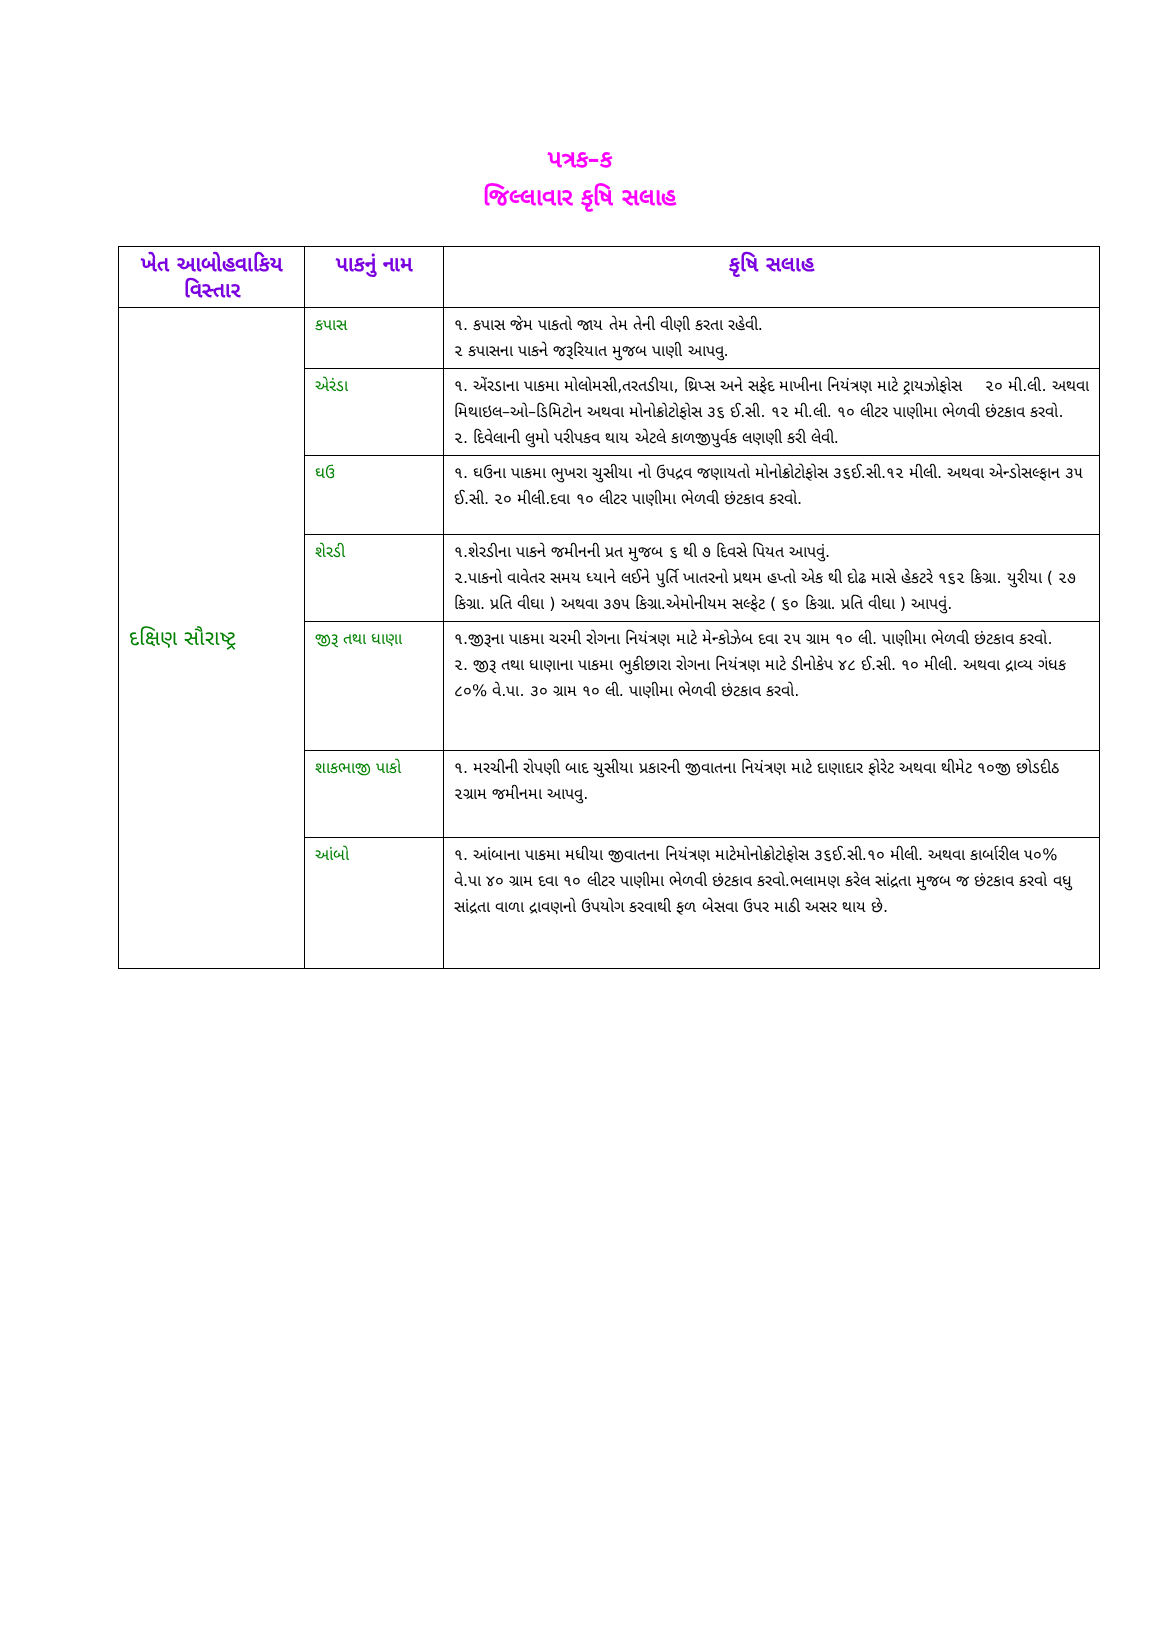પત્રક–ક
જિલ્લાવાર કૃષિ સલાહ
| ખેત આબોહવાકિય વિસ્તાર | પાકનું નામ | કૃષિ સલાહ |
| --- | --- | --- |
| દક્ષિણ સૌરાષ્ટ્ર | કપાસ | ૧. કપાસ જેમ પાકતો જાય તેમ તેની વીણી કરતા રહેવી. ૨ કપાસના પાકને જરૂરિયાત મુજબ પાણી આપવુ. |
| | એરંડા | ૧. એંરડાના પાકમા મોલોમસી,તરતડીયા, થ્રિપ્સ અને સફેદ માખીના નિયંત્રણ માટે ટ્રાયઝોફોસ ૨૦ મી.લી. અથવા મિથાઇલ–ઓ–ડિમિટોન અથવા મોનોક્રોટોફોસ ૩૬ ઈ.સી. ૧૨ મી.લી. ૧૦ લીટર પાણીમા ભેળવી છંટકાવ કરવો. ૨. દિવેલાની લુમો પરીપકવ થાય એટલે કાળજીપુર્વક લણણી કરી લેવી. |
| | ઘઉ | ૧. ઘઉના પાકમા ભુખરા ચુસીયા નો ઉપદ્રવ જણાયતો મોનોક્રોટોફોસ ૩૬ઈ.સી.૧૨ મીલી. અથવા એન્ડોસલ્ફાન ૩૫ ઈ.સી. ૨૦ મીલી.દવા ૧૦ લીટર પાણીમા ભેળવી છંટકાવ કરવો. |
| | શેરડી | ૧.શેરડીના પાકને જમીનની પ્રત મુજબ ૬ થી ૭ દિવસે પિયત આપવું. ૨.પાકનો વાવેતર સમય ધ્યાને લઈને પુર્તિ ખાતરનો પ્રથમ હપ્તો એક થી દોઢ માસે હેકટરે ૧૬૨ કિગ્રા. યુરીયા ( ૨૭ કિગ્રા. પ્રતિ વીઘા ) અથવા ૩૭૫ કિગ્રા.એમોનીયમ સલ્ફેટ ( ૬૦ કિગ્રા. પ્રતિ વીઘા ) આપવું. |
| | જીરૂ તથા ધાણા | ૧.જીરૂના પાકમા ચરમી રોગના નિયંત્રણ માટે મેન્કોઝેબ દવા ૨૫ ગ્રામ ૧૦ લી. પાણીમા ભેળવી છંટકાવ કરવો. ૨. જીરૂ તથા ધાણાના પાકમા ભુકીછારા રોગના નિયંત્રણ માટે ડીનોકેપ ૪૮ ઈ.સી. ૧૦ મીલી. અથવા દ્રાવ્ય ગંધક ૮૦% વે.પા. ૩૦ ગ્રામ ૧૦ લી. પાણીમા ભેળવી છંટકાવ કરવો. |
| | શાકભાજી પાકો | ૧. મરચીની રોપણી બાદ ચુસીયા પ્રકારની જીવાતના નિયંત્રણ માટે દાણાદાર ફોરેટ અથવા થીમેટ ૧૦જી છોડદીઠ ૨ગ્રામ જમીનમા આપવુ. |
| | આંબો | ૧. આંબાના પાકમા મધીયા જીવાતના નિયંત્રણ માટેમોનોક્રોટોફોસ ૩૬ઈ.સી.૧૦ મીલી. અથવા કાર્બારીલ ૫૦% વે.પા ૪૦ ગ્રામ દવા ૧૦ લીટર પાણીમા ભેળવી છંટકાવ કરવો.ભલામણ કરેલ સાંદ્રતા મુજબ જ છંટકાવ કરવો વધુ સાંદ્રતા વાળા દ્રાવણનો ઉપયોગ કરવાથી ફળ બેસવા ઉપર માઠી અસર થાય છે. |